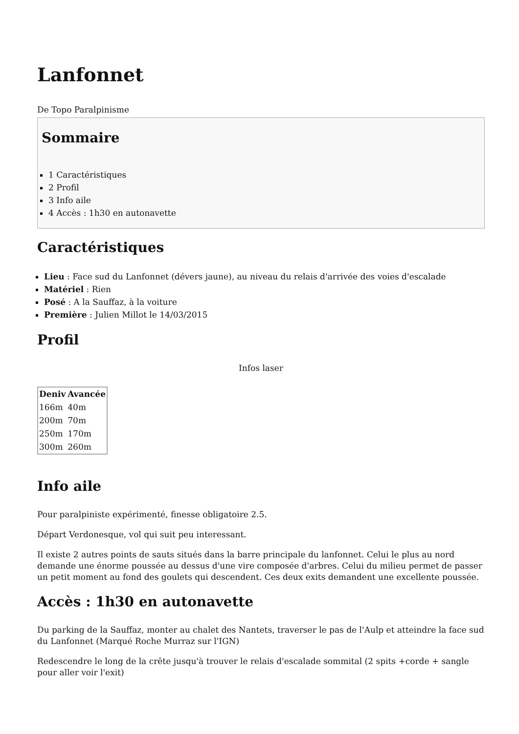Lanfonnet
De Topo Paralpinisme
Sommaire
1 Caractéristiques
2 Profil
3 Info aile
4 Accès : 1h30 en autonavette
Caractéristiques
Lieu : Face sud du Lanfonnet (dévers jaune), au niveau du relais d'arrivée des voies d'escalade
Matériel : Rien
Posé : A la Sauffaz, à la voiture
Première : Julien Millot le 14/03/2015
Profil
Infos laser
| Deniv | Avancée |
| --- | --- |
| 166m | 40m |
| 200m | 70m |
| 250m | 170m |
| 300m | 260m |
Info aile
Pour paralpiniste expérimenté, finesse obligatoire 2.5.
Départ Verdonesque, vol qui suit peu interessant.
Il existe 2 autres points de sauts situés dans la barre principale du lanfonnet. Celui le plus au nord demande une énorme poussée au dessus d'une vire composée d'arbres. Celui du milieu permet de passer un petit moment au fond des goulets qui descendent. Ces deux exits demandent une excellente poussée.
Accès : 1h30 en autonavette
Du parking de la Sauffaz, monter au chalet des Nantets, traverser le pas de l'Aulp et atteindre la face sud du Lanfonnet (Marqué Roche Murraz sur l'IGN)
Redescendre le long de la crête jusqu'à trouver le relais d'escalade sommital (2 spits +corde + sangle pour aller voir l'exit)